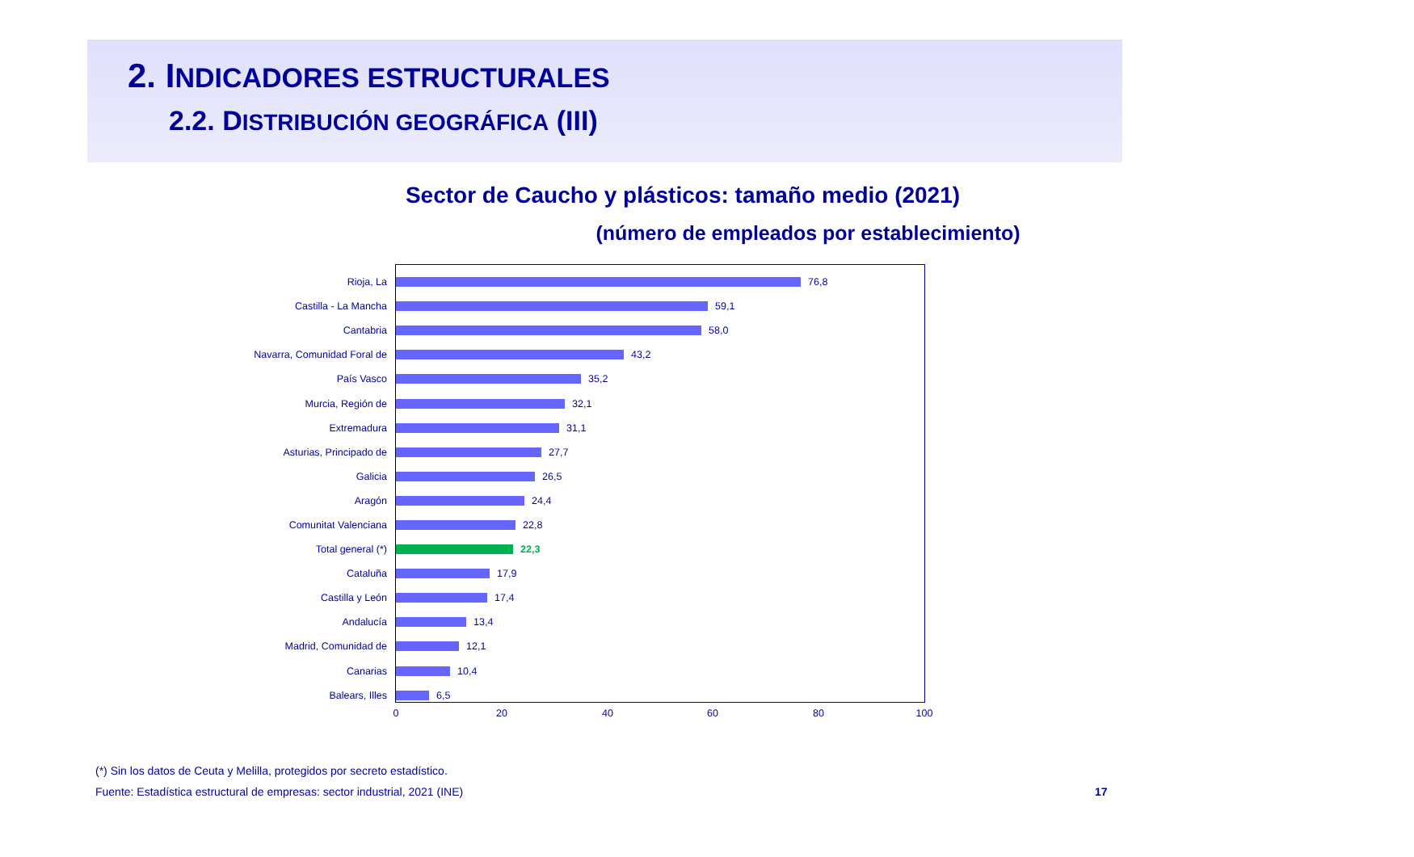2. INDICADORES ESTRUCTURALES
2.2. DISTRIBUCIÓN GEOGRÁFICA (III)
Sector de Caucho y plásticos: tamaño medio (2021)
(número de empleados por establecimiento)
Rioja, La 76,8
Castilla - La Mancha 59,1
Cantabria 58,0
Navarra, Comunidad Foral de 43,2
País Vasco 35,2
Murcia, Región de 32,1
Extremadura 31,1
Asturias, Principado de 27,7
Galicia 26,5
Aragón 24,4
Comunitat Valenciana 22,8
Total general (*) 22,3
Cataluña 17,9
Castilla y León 17,4
Andalucía 13,4
Madrid, Comunidad de 12,1
Canarias 10,4
Balears, Illes 6,5
0 20 40 60 80 100
(*) Sin los datos de Ceuta y Melilla, protegidos por secreto estadístico.
Fuente: Estadística estructural de empresas: sector industrial, 2021 (INE)
17